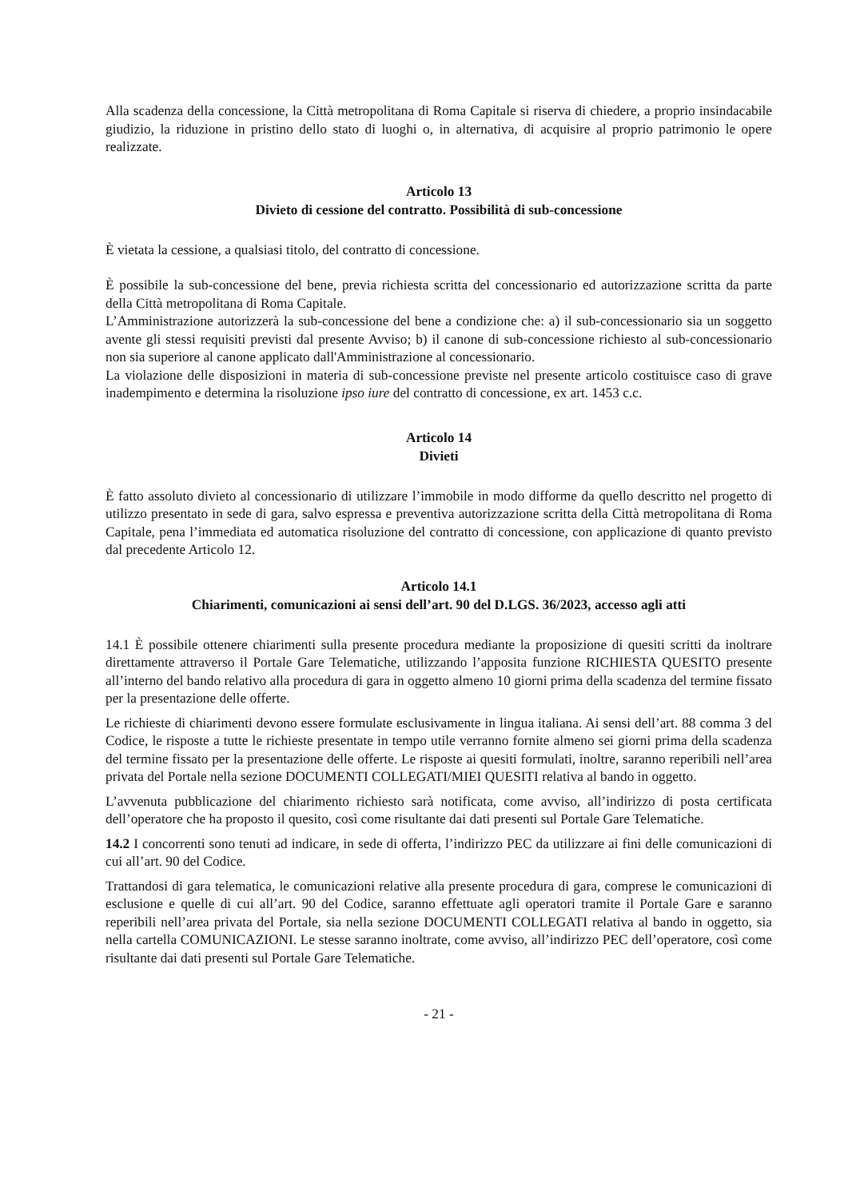Alla scadenza della concessione, la Città metropolitana di Roma Capitale si riserva di chiedere, a proprio insindacabile giudizio, la riduzione in pristino dello stato di luoghi o, in alternativa, di acquisire al proprio patrimonio le opere realizzate.
Articolo 13
Divieto di cessione del contratto. Possibilità di sub-concessione
È vietata la cessione, a qualsiasi titolo, del contratto di concessione.
È possibile la sub-concessione del bene, previa richiesta scritta del concessionario ed autorizzazione scritta da parte della Città metropolitana di Roma Capitale.
L’Amministrazione autorizzerà la sub-concessione del bene a condizione che: a) il sub-concessionario sia un soggetto avente gli stessi requisiti previsti dal presente Avviso; b) il canone di sub-concessione richiesto al sub-concessionario non sia superiore al canone applicato dall'Amministrazione al concessionario.
La violazione delle disposizioni in materia di sub-concessione previste nel presente articolo costituisce caso di grave inadempimento e determina la risoluzione ipso iure del contratto di concessione, ex art. 1453 c.c.
Articolo 14
Divieti
È fatto assoluto divieto al concessionario di utilizzare l’immobile in modo difforme da quello descritto nel progetto di utilizzo presentato in sede di gara, salvo espressa e preventiva autorizzazione scritta della Città metropolitana di Roma Capitale, pena l’immediata ed automatica risoluzione del contratto di concessione, con applicazione di quanto previsto dal precedente Articolo 12.
Articolo 14.1
Chiarimenti, comunicazioni ai sensi dell’art. 90 del D.LGS. 36/2023, accesso agli atti
14.1 È possibile ottenere chiarimenti sulla presente procedura mediante la proposizione di quesiti scritti da inoltrare direttamente attraverso il Portale Gare Telematiche, utilizzando l’apposita funzione RICHIESTA QUESITO presente all’interno del bando relativo alla procedura di gara in oggetto almeno 10 giorni prima della scadenza del termine fissato per la presentazione delle offerte.
Le richieste di chiarimenti devono essere formulate esclusivamente in lingua italiana. Ai sensi dell’art. 88 comma 3 del Codice, le risposte a tutte le richieste presentate in tempo utile verranno fornite almeno sei giorni prima della scadenza del termine fissato per la presentazione delle offerte. Le risposte ai quesiti formulati, inoltre, saranno reperibili nell’area privata del Portale nella sezione DOCUMENTI COLLEGATI/MIEI QUESITI relativa al bando in oggetto.
L’avvenuta pubblicazione del chiarimento richiesto sarà notificata, come avviso, all’indirizzo di posta certificata dell’operatore che ha proposto il quesito, così come risultante dai dati presenti sul Portale Gare Telematiche.
14.2 I concorrenti sono tenuti ad indicare, in sede di offerta, l’indirizzo PEC da utilizzare ai fini delle comunicazioni di cui all’art. 90 del Codice.
Trattandosi di gara telematica, le comunicazioni relative alla presente procedura di gara, comprese le comunicazioni di esclusione e quelle di cui all’art. 90 del Codice, saranno effettuate agli operatori tramite il Portale Gare e saranno reperibili nell’area privata del Portale, sia nella sezione DOCUMENTI COLLEGATI relativa al bando in oggetto, sia nella cartella COMUNICAZIONI. Le stesse saranno inoltrate, come avviso, all’indirizzo PEC dell’operatore, così come risultante dai dati presenti sul Portale Gare Telematiche.
- 21 -